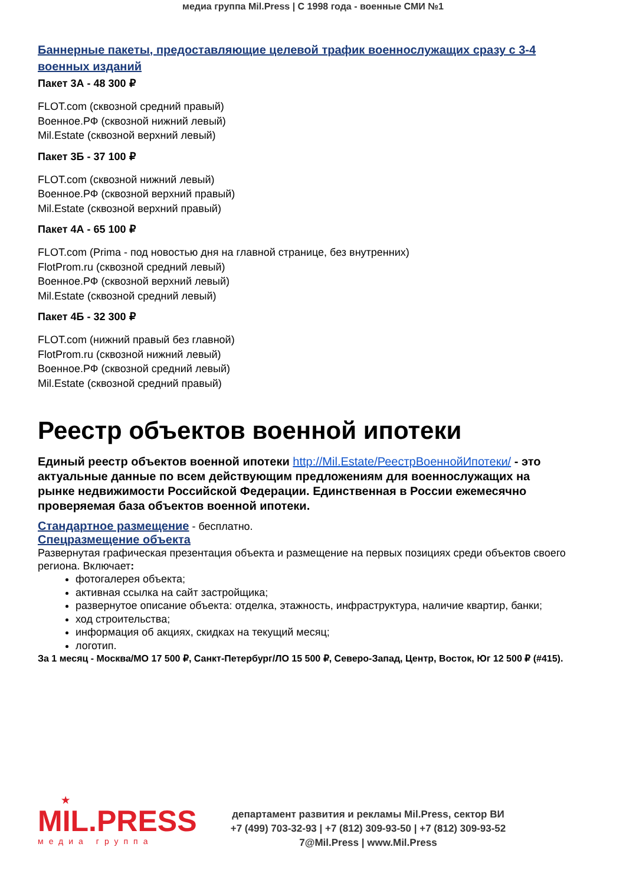медиа группа Mil.Press | С 1998 года - военные СМИ №1
Баннерные пакеты, предоставляющие целевой трафик военнослужащих сразу с 3-4 военных изданий
Пакет 3А - 48 300 ₽
FLOT.com (сквозной средний правый)
Военное.РФ (сквозной нижний левый)
Mil.Estate (сквозной верхний левый)
Пакет 3Б - 37 100 ₽
FLOT.com (сквозной нижний левый)
Военное.РФ (сквозной верхний правый)
Mil.Estate (сквозной верхний правый)
Пакет 4А - 65 100 ₽
FLOT.com (Prima - под новостью дня на главной странице, без внутренних)
FlotProm.ru (сквозной средний левый)
Военное.РФ (сквозной верхний левый)
Mil.Estate (сквозной средний левый)
Пакет 4Б - 32 300 ₽
FLOT.com (нижний правый без главной)
FlotProm.ru (сквозной нижний левый)
Военное.РФ (сквозной средний левый)
Mil.Estate (сквозной средний правый)
Реестр объектов военной ипотеки
Единый реестр объектов военной ипотеки http://Mil.Estate/РеестрВоеннойИпотеки/ - это актуальные данные по всем действующим предложениям для военнослужащих на рынке недвижимости Российской Федерации. Единственная в России ежемесячно проверяемая база объектов военной ипотеки.
Стандартное размещение - бесплатно.
Спецразмещение объекта
Развернутая графическая презентация объекта и размещение на первых позициях среди объектов своего региона. Включает:
фотогалерея объекта;
активная ссылка на сайт застройщика;
развернутое описание объекта: отделка, этажность, инфраструктура, наличие квартир, банки;
ход строительства;
информация об акциях, скидках на текущий месяц;
логотип.
За 1 месяц - Москва/МО 17 500 ₽, Санкт-Петербург/ЛО 15 500 ₽, Северо-Запад, Центр, Восток, Юг 12 500 ₽ (#415).
★
MIL.PRESS
медиа группа
департамент развития и рекламы Mil.Press, сектор ВИ
+7 (499) 703-32-93 | +7 (812) 309-93-50 | +7 (812) 309-93-52
7@Mil.Press | www.Mil.Press